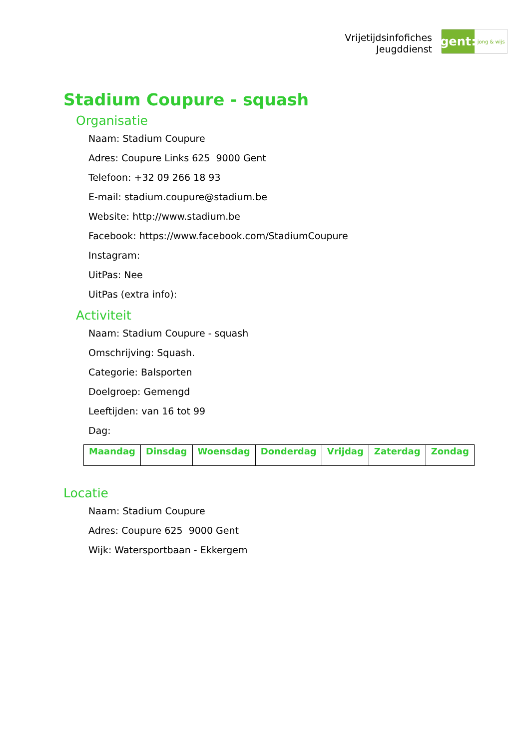Vrijetijdsinfofiches
Jeugddienst
gent:
jong & wijs
Stadium Coupure - squash
Organisatie
Naam: Stadium Coupure
Adres: Coupure Links 625 9000 Gent
Telefoon: +32 09 266 18 93
E-mail: stadium.coupure@stadium.be
Website: http://www.stadium.be
Facebook: https://www.facebook.com/StadiumCoupure
Instagram:
UitPas: Nee
UitPas (extra info):
Activiteit
Naam: Stadium Coupure - squash
Omschrijving: Squash.
Categorie: Balsporten
Doelgroep: Gemengd
Leeftijden: van 16 tot 99
Dag:
| Maandag | Dinsdag | Woensdag | Donderdag | Vrijdag | Zaterdag | Zondag |
| --- | --- | --- | --- | --- | --- | --- |
Locatie
Naam: Stadium Coupure
Adres: Coupure 625 9000 Gent
Wijk: Watersportbaan - Ekkergem